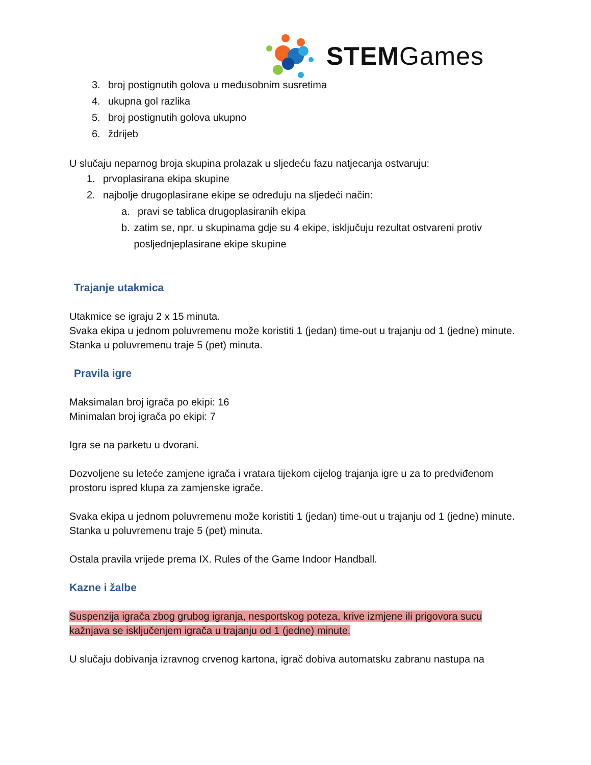STEMGames
3. broj postignutih golova u međusobnim susretima
4. ukupna gol razlika
5. broj postignutih golova ukupno
6. ždrijeb
U slučaju neparnog broja skupina prolazak u sljedeću fazu natjecanja ostvaruju:
1. prvoplasirana ekipa skupine
2. najbolje drugoplasirane ekipe se određuju na sljedeći način:
a. pravi se tablica drugoplasiranih ekipa
b. zatim se, npr. u skupinama gdje su 4 ekipe, isključuju rezultat ostvareni protiv posljednjeplasirane ekipe skupine
Trajanje utakmica
Utakmice se igraju 2 x 15 minuta.
Svaka ekipa u jednom poluvremenu može koristiti 1 (jedan) time-out u trajanju od 1 (jedne) minute.
Stanka u poluvremenu traje 5 (pet) minuta.
Pravila igre
Maksimalan broj igrača po ekipi: 16
Minimalan broj igrača po ekipi: 7
Igra se na parketu u dvorani.
Dozvoljene su leteće zamjene igrača i vratara tijekom cijelog trajanja igre u za to predviđenom prostoru ispred klupa za zamjenske igrače.
Svaka ekipa u jednom poluvremenu može koristiti 1 (jedan) time-out u trajanju od 1 (jedne) minute.
Stanka u poluvremenu traje 5 (pet) minuta.
Ostala pravila vrijede prema IX. Rules of the Game Indoor Handball.
Kazne i žalbe
Suspenzija igrača zbog grubog igranja, nesportskog poteza, krive izmjene ili prigovora sucu kažnjava se isključenjem igrača u trajanju od 1 (jedne) minute.
U slučaju dobivanja izravnog crvenog kartona, igrač dobiva automatsku zabranu nastupa na